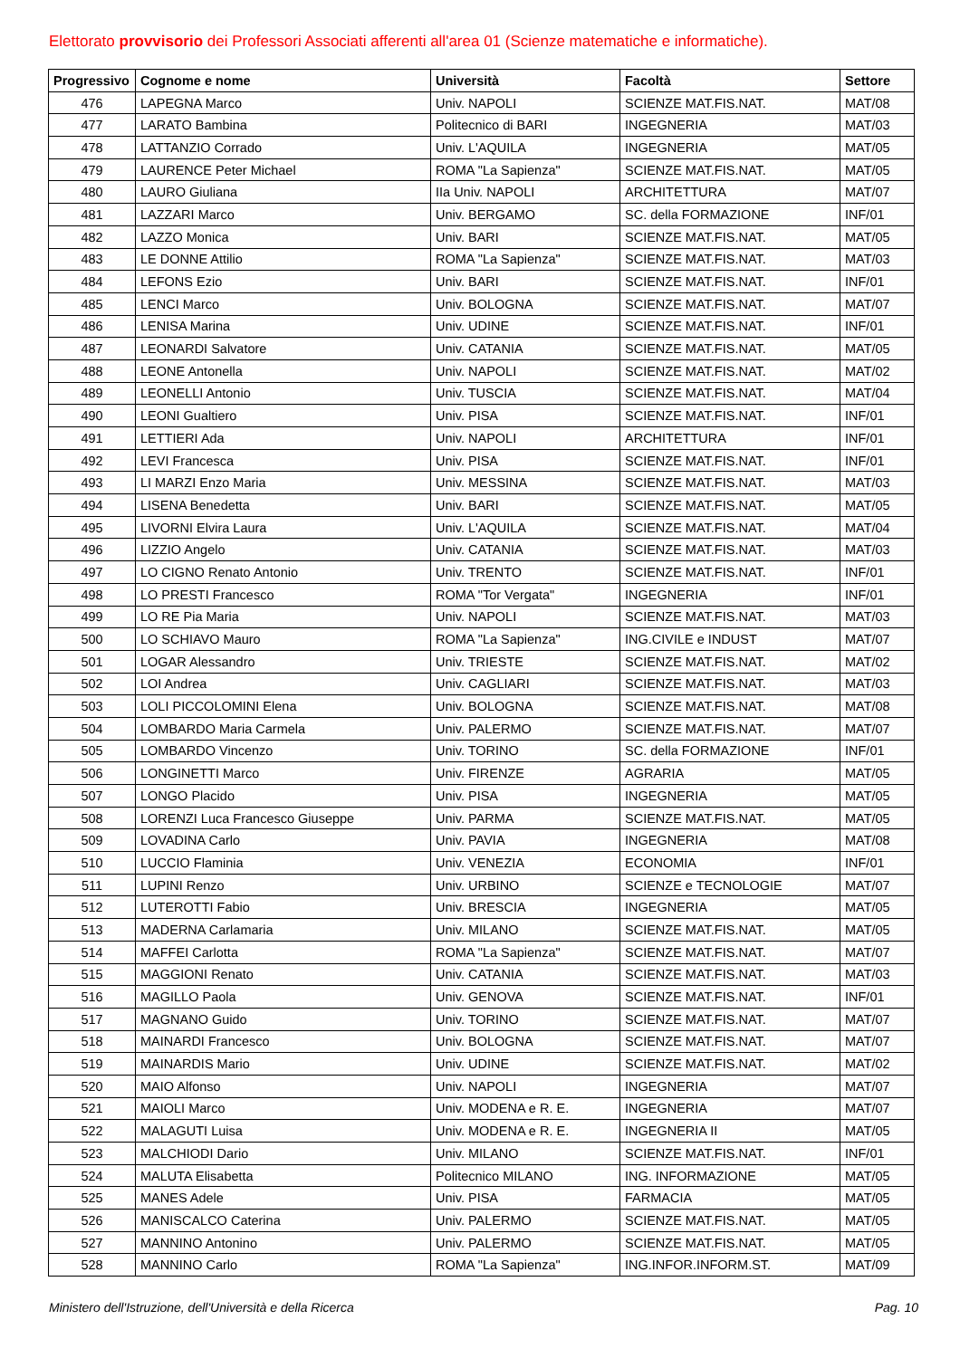Elettorato provvisorio dei Professori Associati afferenti all'area 01 (Scienze matematiche e informatiche).
| Progressivo | Cognome e nome | Università | Facoltà | Settore |
| --- | --- | --- | --- | --- |
| 476 | LAPEGNA Marco | Univ. NAPOLI | SCIENZE MAT.FIS.NAT. | MAT/08 |
| 477 | LARATO Bambina | Politecnico di BARI | INGEGNERIA | MAT/03 |
| 478 | LATTANZIO Corrado | Univ. L'AQUILA | INGEGNERIA | MAT/05 |
| 479 | LAURENCE Peter Michael | ROMA "La Sapienza" | SCIENZE MAT.FIS.NAT. | MAT/05 |
| 480 | LAURO Giuliana | IIa Univ. NAPOLI | ARCHITETTURA | MAT/07 |
| 481 | LAZZARI Marco | Univ. BERGAMO | SC. della FORMAZIONE | INF/01 |
| 482 | LAZZO Monica | Univ. BARI | SCIENZE MAT.FIS.NAT. | MAT/05 |
| 483 | LE DONNE Attilio | ROMA "La Sapienza" | SCIENZE MAT.FIS.NAT. | MAT/03 |
| 484 | LEFONS Ezio | Univ. BARI | SCIENZE MAT.FIS.NAT. | INF/01 |
| 485 | LENCI Marco | Univ. BOLOGNA | SCIENZE MAT.FIS.NAT. | MAT/07 |
| 486 | LENISA Marina | Univ. UDINE | SCIENZE MAT.FIS.NAT. | INF/01 |
| 487 | LEONARDI Salvatore | Univ. CATANIA | SCIENZE MAT.FIS.NAT. | MAT/05 |
| 488 | LEONE Antonella | Univ. NAPOLI | SCIENZE MAT.FIS.NAT. | MAT/02 |
| 489 | LEONELLI Antonio | Univ. TUSCIA | SCIENZE MAT.FIS.NAT. | MAT/04 |
| 490 | LEONI Gualtiero | Univ. PISA | SCIENZE MAT.FIS.NAT. | INF/01 |
| 491 | LETTIERI Ada | Univ. NAPOLI | ARCHITETTURA | INF/01 |
| 492 | LEVI Francesca | Univ. PISA | SCIENZE MAT.FIS.NAT. | INF/01 |
| 493 | LI MARZI Enzo Maria | Univ. MESSINA | SCIENZE MAT.FIS.NAT. | MAT/03 |
| 494 | LISENA Benedetta | Univ. BARI | SCIENZE MAT.FIS.NAT. | MAT/05 |
| 495 | LIVORNI Elvira Laura | Univ. L'AQUILA | SCIENZE MAT.FIS.NAT. | MAT/04 |
| 496 | LIZZIO Angelo | Univ. CATANIA | SCIENZE MAT.FIS.NAT. | MAT/03 |
| 497 | LO CIGNO Renato Antonio | Univ. TRENTO | SCIENZE MAT.FIS.NAT. | INF/01 |
| 498 | LO PRESTI Francesco | ROMA "Tor Vergata" | INGEGNERIA | INF/01 |
| 499 | LO RE Pia Maria | Univ. NAPOLI | SCIENZE MAT.FIS.NAT. | MAT/03 |
| 500 | LO SCHIAVO Mauro | ROMA "La Sapienza" | ING.CIVILE e INDUST | MAT/07 |
| 501 | LOGAR Alessandro | Univ. TRIESTE | SCIENZE MAT.FIS.NAT. | MAT/02 |
| 502 | LOI Andrea | Univ. CAGLIARI | SCIENZE MAT.FIS.NAT. | MAT/03 |
| 503 | LOLI PICCOLOMINI Elena | Univ. BOLOGNA | SCIENZE MAT.FIS.NAT. | MAT/08 |
| 504 | LOMBARDO Maria Carmela | Univ. PALERMO | SCIENZE MAT.FIS.NAT. | MAT/07 |
| 505 | LOMBARDO Vincenzo | Univ. TORINO | SC. della FORMAZIONE | INF/01 |
| 506 | LONGINETTI Marco | Univ. FIRENZE | AGRARIA | MAT/05 |
| 507 | LONGO Placido | Univ. PISA | INGEGNERIA | MAT/05 |
| 508 | LORENZI Luca Francesco Giuseppe | Univ. PARMA | SCIENZE MAT.FIS.NAT. | MAT/05 |
| 509 | LOVADINA Carlo | Univ. PAVIA | INGEGNERIA | MAT/08 |
| 510 | LUCCIO Flaminia | Univ. VENEZIA | ECONOMIA | INF/01 |
| 511 | LUPINI Renzo | Univ. URBINO | SCIENZE e TECNOLOGIE | MAT/07 |
| 512 | LUTEROTTI Fabio | Univ. BRESCIA | INGEGNERIA | MAT/05 |
| 513 | MADERNA Carlamaria | Univ. MILANO | SCIENZE MAT.FIS.NAT. | MAT/05 |
| 514 | MAFFEI Carlotta | ROMA "La Sapienza" | SCIENZE MAT.FIS.NAT. | MAT/07 |
| 515 | MAGGIONI Renato | Univ. CATANIA | SCIENZE MAT.FIS.NAT. | MAT/03 |
| 516 | MAGILLO Paola | Univ. GENOVA | SCIENZE MAT.FIS.NAT. | INF/01 |
| 517 | MAGNANO Guido | Univ. TORINO | SCIENZE MAT.FIS.NAT. | MAT/07 |
| 518 | MAINARDI Francesco | Univ. BOLOGNA | SCIENZE MAT.FIS.NAT. | MAT/07 |
| 519 | MAINARDIS Mario | Univ. UDINE | SCIENZE MAT.FIS.NAT. | MAT/02 |
| 520 | MAIO Alfonso | Univ. NAPOLI | INGEGNERIA | MAT/07 |
| 521 | MAIOLI Marco | Univ. MODENA e R. E. | INGEGNERIA | MAT/07 |
| 522 | MALAGUTI Luisa | Univ. MODENA e R. E. | INGEGNERIA II | MAT/05 |
| 523 | MALCHIODI Dario | Univ. MILANO | SCIENZE MAT.FIS.NAT. | INF/01 |
| 524 | MALUTA Elisabetta | Politecnico MILANO | ING. INFORMAZIONE | MAT/05 |
| 525 | MANES Adele | Univ. PISA | FARMACIA | MAT/05 |
| 526 | MANISCALCO Caterina | Univ. PALERMO | SCIENZE MAT.FIS.NAT. | MAT/05 |
| 527 | MANNINO Antonino | Univ. PALERMO | SCIENZE MAT.FIS.NAT. | MAT/05 |
| 528 | MANNINO Carlo | ROMA "La Sapienza" | ING.INFOR.INFORM.ST. | MAT/09 |
Ministero dell'Istruzione, dell'Università e della Ricerca Pag. 10